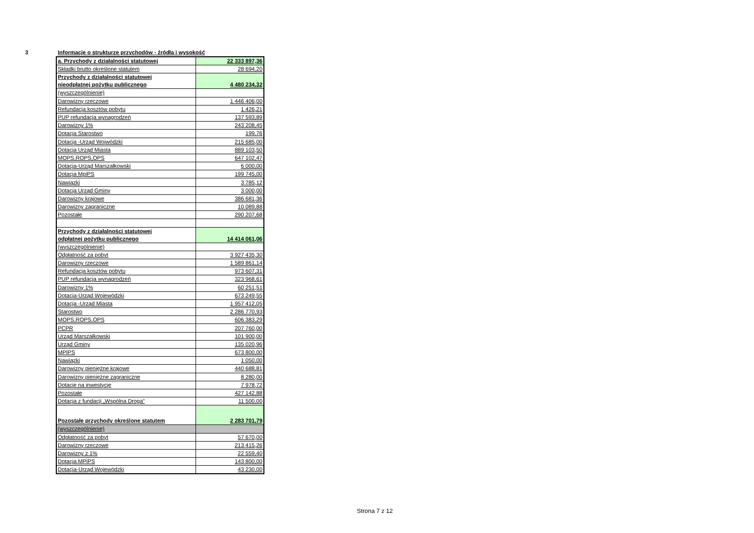3 Informacje o strukturze przychodów - źródła i wysokość
| a. Przychody z działalności statutowej | 22 333 897,36 |
| Składki brutto określone statutem | 28 694,20 |
| Przychody z działalności statutowej nieodpłatnej pożytku publicznego | 4 480 234,32 |
| (wyszczególnienie) | |
| Darowizny rzeczowe | 1 446 406,00 |
| Refundacja kosztów pobytu | 1 426,21 |
| PUP refundacja wynagrodzeń | 137 593,89 |
| Darowizny 1% | 243 208,45 |
| Dotacja Starostwo | 199,76 |
| Dotacja -Urząd Wojwódzki | 215 685,00 |
| Dotacja Urząd Miasta | 889 103,50 |
| MOPS,ROPS,OPS | 647 102,47 |
| Dotacja-Urząd Marszałkowski | 6 000,00 |
| Dotacja MpiPS | 199 745,00 |
| Nawiązki | 3 785,12 |
| Dotacja Urząd Gminy | 3 000,00 |
| Darowizny krajowe | 386 681,36 |
| Darowizny zagraniczne | 10 089,88 |
| Pozostałe | 290 207,68 |
| Przychody z działalności statutowej odpłatnej pożytku publicznego | 14 414 061,06 |
| (wyszczególnienie) | |
| Odpłatność za pobyt | 3 927 435,30 |
| Darowizny rzeczowe | 1 589 861,14 |
| Refundacja kosztów pobytu | 973 607,31 |
| PUP refundacja wynagrodzeń | 323 968,61 |
| Darowizny 1% | 60 251,51 |
| Dotacja-Urząd Wojewódzki | 673 249,55 |
| Dotacja -Urząd Miasta | 1 957 412,05 |
| Starostwo | 2 286 770,93 |
| MOPS,ROPS,OPS | 606 383,29 |
| PCPR | 207 760,00 |
| Urząd Marszałkowski | 101 900,00 |
| Urząd Gminy | 135 020,96 |
| MPIPS | 673 800,00 |
| Nawiązki | 1 050,00 |
| Darowizny pieniężne krajowe | 440 688,81 |
| Darowizny pieniężne zagraniczne | 8 280,00 |
| Dotacje na inwestycje | 7 978,72 |
| Pozostałe | 427 142,88 |
| Dotacja z fundacji „Wspólna Droga” | 11 500,00 |
| Pozostałe przychody określone statutem | 2 283 701,79 |
| (wyszczególnienie) | |
| Odpłatność za pobyt | 57 670,00 |
| Darowizny rzeczowe | 213 415,26 |
| Darowizny z 1% | 22 559,40 |
| Dotacja MPiPS | 143 800,00 |
| Dotacja-Urząd Wojewódzki | 43 230,00 |
Strona 7 z 12